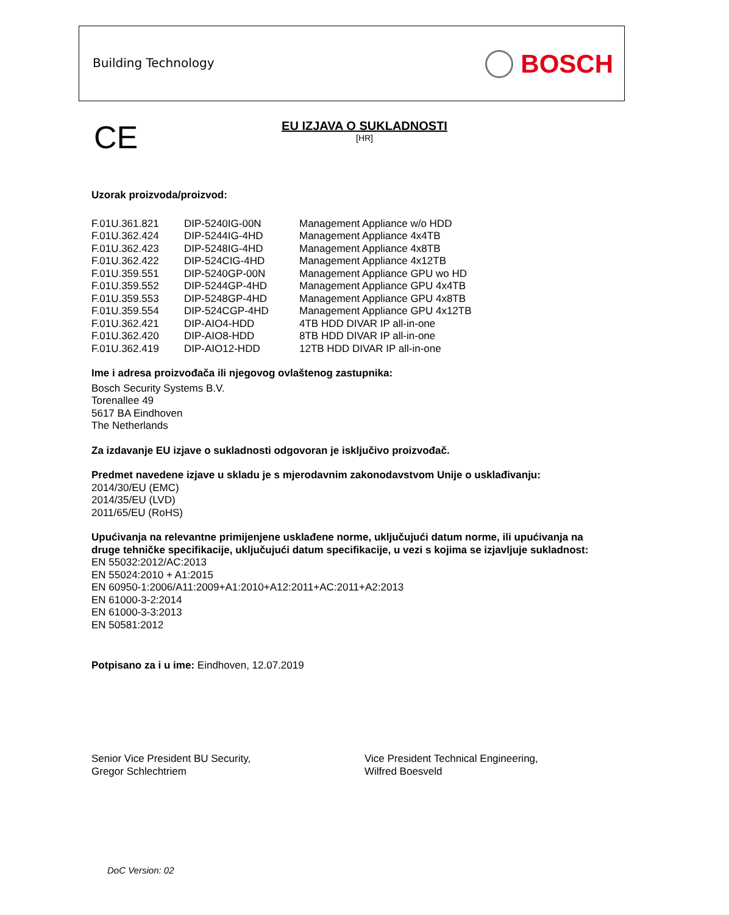Building Technology BOSCH
CE
EU IZJAVA O SUKLADNOSTI
[HR]
Uzorak proizvoda/proizvod:
| F.01U.361.821 | DIP-5240IG-00N | Management Appliance w/o HDD |
| F.01U.362.424 | DIP-5244IG-4HD | Management Appliance 4x4TB |
| F.01U.362.423 | DIP-5248IG-4HD | Management Appliance 4x8TB |
| F.01U.362.422 | DIP-524CIG-4HD | Management Appliance 4x12TB |
| F.01U.359.551 | DIP-5240GP-00N | Management Appliance GPU wo HD |
| F.01U.359.552 | DIP-5244GP-4HD | Management Appliance GPU 4x4TB |
| F.01U.359.553 | DIP-5248GP-4HD | Management Appliance GPU 4x8TB |
| F.01U.359.554 | DIP-524CGP-4HD | Management Appliance GPU 4x12TB |
| F.01U.362.421 | DIP-AIO4-HDD | 4TB HDD DIVAR IP all-in-one |
| F.01U.362.420 | DIP-AIO8-HDD | 8TB HDD DIVAR IP all-in-one |
| F.01U.362.419 | DIP-AIO12-HDD | 12TB HDD DIVAR IP all-in-one |
Ime i adresa proizvođača ili njegovog ovlaštenog zastupnika:
Bosch Security Systems B.V.
Torenallee 49
5617 BA Eindhoven
The Netherlands
Za izdavanje EU izjave o sukladnosti odgovoran je isključivo proizvođač.
Predmet navedene izjave u skladu je s mjerodavnim zakonodavstvom Unije o usklađivanju:
2014/30/EU (EMC)
2014/35/EU (LVD)
2011/65/EU (RoHS)
Upućivanja na relevantne primijenjene usklađene norme, uključujući datum norme, ili upućivanja na druge tehničke specifikacije, uključujući datum specifikacije, u vezi s kojima se izjavljuje sukladnost:
EN 55032:2012/AC:2013
EN 55024:2010 + A1:2015
EN 60950-1:2006/A11:2009+A1:2010+A12:2011+AC:2011+A2:2013
EN 61000-3-2:2014
EN 61000-3-3:2013
EN 50581:2012
Potpisano za i u ime: Eindhoven, 12.07.2019
Senior Vice President BU Security,
Gregor Schlechtriem
Vice President Technical Engineering,
Wilfred Boesveld
DoC Version: 02